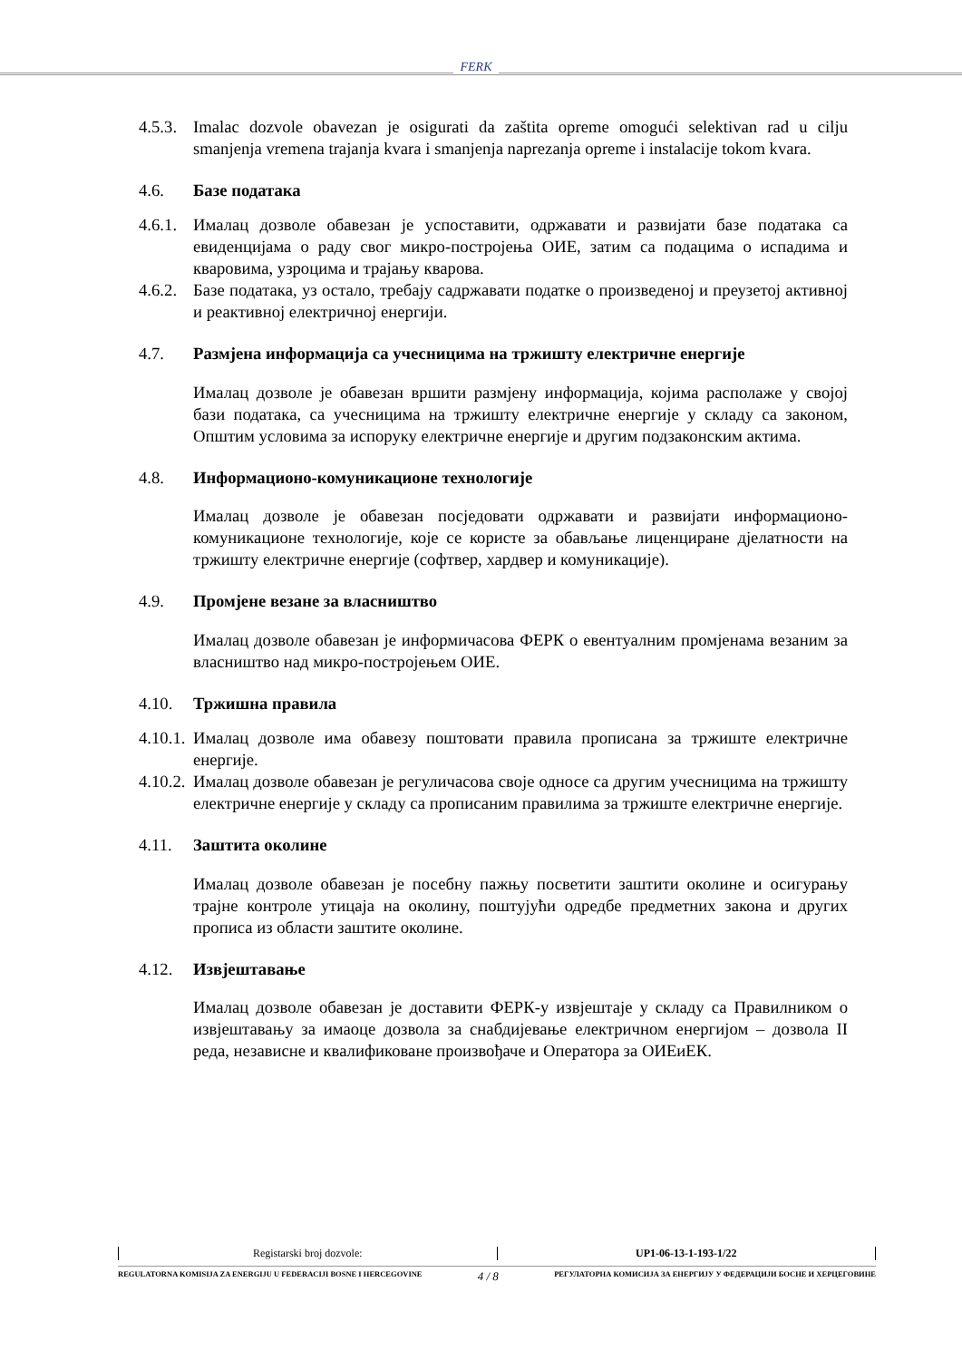FERK
4.5.3. Imalac dozvole obavezan je osigurati da zaštita opreme omogući selektivan rad u cilju smanjenja vremena trajanja kvara i smanjenja naprezanja opreme i instalacije tokom kvara.
4.6. Базе података
4.6.1. Ималац дозволе обавезан је успоставити, одржавати и развијати базе података са евиденцијама о раду свог микро-постројења ОИЕ, затим са подацима о испадима и кваровима, узроцима и трајању кварова.
4.6.2. Базе података, уз остало, требају садржавати податке о произведеној и преузетој активној и реактивној електричној енергији.
4.7. Размјена информација са учесницима на тржишту електричне енергије
Ималац дозволе је обавезан вршити размјену информација, којима располаже у својој бази података, са учесницима на тржишту електричне енергије у складу са законом, Општим условима за испоруку електричне енергије и другим подзаконским актима.
4.8. Информационо-комуникационе технологије
Ималац дозволе је обавезан посједовати одржавати и развијати информационо-комуникационе технологије, које се користе за обављање лиценциране дјелатности на тржишту електричне енергије (софтвер, хардвер и комуникације).
4.9. Промјене везане за власништво
Ималац дозволе обавезан је информичасова ФЕРК о евентуалним промјенама везаним за власништво над микро-постројењем ОИЕ.
4.10. Тржишна правила
4.10.1. Ималац дозволе има обавезу поштовати правила прописана за тржиште електричне енергије.
4.10.2. Ималац дозволе обавезан је регуличасова своје односе са другим учесницима на тржишту електричне енергије у складу са прописаним правилима за тржиште електричне енергије.
4.11. Заштита околине
Ималац дозволе обавезан је посебну пажњу посветити заштити околине и осигурању трајне контроле утицаја на околину, поштујући одредбе предметних закона и других прописа из области заштите околине.
4.12. Извјештавање
Ималац дозволе обавезан је доставити ФЕРК-у извјештаје у складу са Правилником о извјештавању за имаоце дозвола за снабдијевање електричном енергијом – дозвола II реда, независне и квалификоване произвођаче и Оператора за ОИЕиЕК.
Registarski broj dozvole: UP1-06-13-1-193-1/22
REGULATORNA KOMISIJA ZA ENERGIJU U FEDERACIJI BOSNE I HERCEGOVINE 4 / 8 РЕГУЛАТОРНА КОМИСИЈА ЗА ЕНЕРГИЈУ У ФЕДЕРАЦИЈИ БОСНЕ И ХЕРЦЕГОВИНЕ